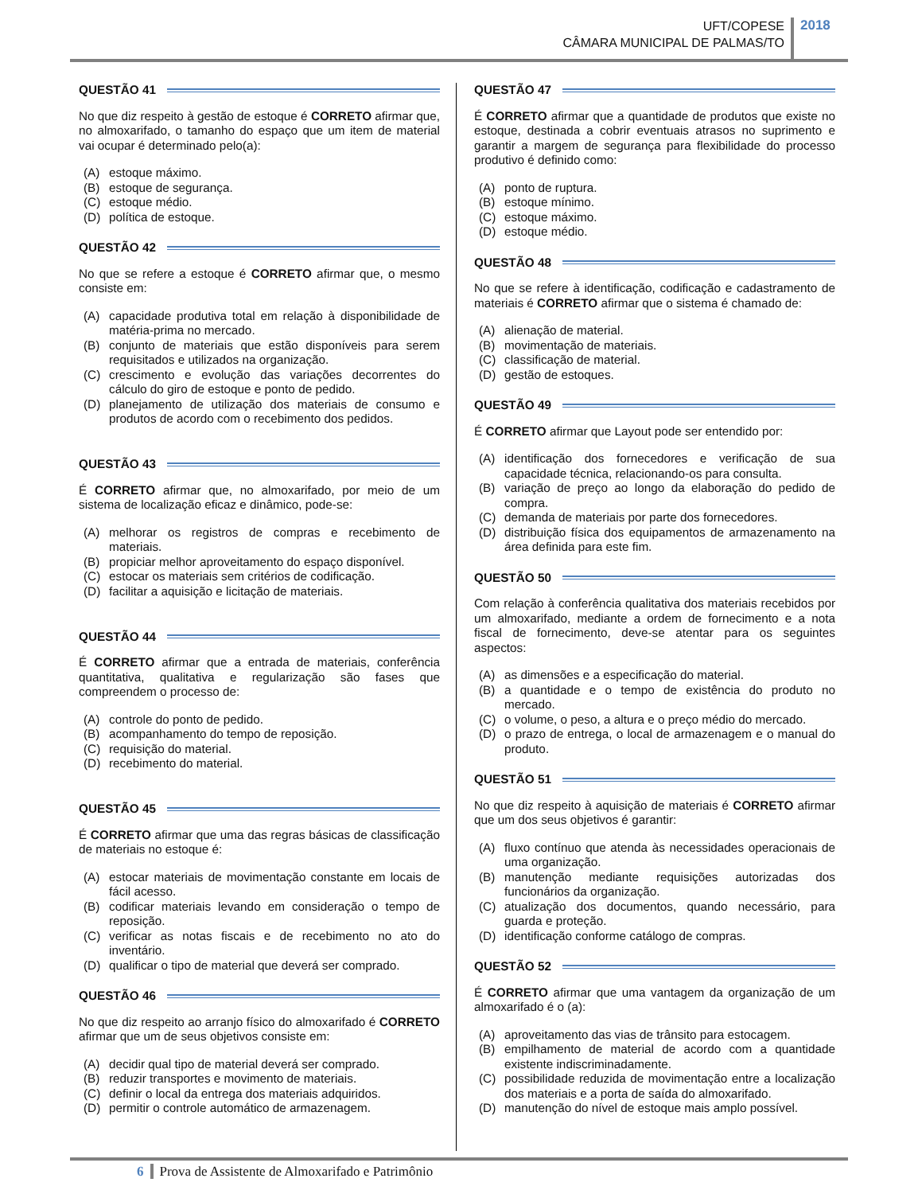UFT/COPESE
CÂMARA MUNICIPAL DE PALMAS/TO
2018
QUESTÃO 41
No que diz respeito à gestão de estoque é CORRETO afirmar que, no almoxarifado, o tamanho do espaço que um item de material vai ocupar é determinado pelo(a):
(A) estoque máximo.
(B) estoque de segurança.
(C) estoque médio.
(D) política de estoque.
QUESTÃO 42
No que se refere a estoque é CORRETO afirmar que, o mesmo consiste em:
(A) capacidade produtiva total em relação à disponibilidade de matéria-prima no mercado.
(B) conjunto de materiais que estão disponíveis para serem requisitados e utilizados na organização.
(C) crescimento e evolução das variações decorrentes do cálculo do giro de estoque e ponto de pedido.
(D) planejamento de utilização dos materiais de consumo e produtos de acordo com o recebimento dos pedidos.
QUESTÃO 43
É CORRETO afirmar que, no almoxarifado, por meio de um sistema de localização eficaz e dinâmico, pode-se:
(A) melhorar os registros de compras e recebimento de materiais.
(B) propiciar melhor aproveitamento do espaço disponível.
(C) estocar os materiais sem critérios de codificação.
(D) facilitar a aquisição e licitação de materiais.
QUESTÃO 44
É CORRETO afirmar que a entrada de materiais, conferência quantitativa, qualitativa e regularização são fases que compreendem o processo de:
(A) controle do ponto de pedido.
(B) acompanhamento do tempo de reposição.
(C) requisição do material.
(D) recebimento do material.
QUESTÃO 45
É CORRETO afirmar que uma das regras básicas de classificação de materiais no estoque é:
(A) estocar materiais de movimentação constante em locais de fácil acesso.
(B) codificar materiais levando em consideração o tempo de reposição.
(C) verificar as notas fiscais e de recebimento no ato do inventário.
(D) qualificar o tipo de material que deverá ser comprado.
QUESTÃO 46
No que diz respeito ao arranjo físico do almoxarifado é CORRETO afirmar que um de seus objetivos consiste em:
(A) decidir qual tipo de material deverá ser comprado.
(B) reduzir transportes e movimento de materiais.
(C) definir o local da entrega dos materiais adquiridos.
(D) permitir o controle automático de armazenagem.
QUESTÃO 47
É CORRETO afirmar que a quantidade de produtos que existe no estoque, destinada a cobrir eventuais atrasos no suprimento e garantir a margem de segurança para flexibilidade do processo produtivo é definido como:
(A) ponto de ruptura.
(B) estoque mínimo.
(C) estoque máximo.
(D) estoque médio.
QUESTÃO 48
No que se refere à identificação, codificação e cadastramento de materiais é CORRETO afirmar que o sistema é chamado de:
(A) alienação de material.
(B) movimentação de materiais.
(C) classificação de material.
(D) gestão de estoques.
QUESTÃO 49
É CORRETO afirmar que Layout pode ser entendido por:
(A) identificação dos fornecedores e verificação de sua capacidade técnica, relacionando-os para consulta.
(B) variação de preço ao longo da elaboração do pedido de compra.
(C) demanda de materiais por parte dos fornecedores.
(D) distribuição física dos equipamentos de armazenamento na área definida para este fim.
QUESTÃO 50
Com relação à conferência qualitativa dos materiais recebidos por um almoxarifado, mediante a ordem de fornecimento e a nota fiscal de fornecimento, deve-se atentar para os seguintes aspectos:
(A) as dimensões e a especificação do material.
(B) a quantidade e o tempo de existência do produto no mercado.
(C) o volume, o peso, a altura e o preço médio do mercado.
(D) o prazo de entrega, o local de armazenagem e o manual do produto.
QUESTÃO 51
No que diz respeito à aquisição de materiais é CORRETO afirmar que um dos seus objetivos é garantir:
(A) fluxo contínuo que atenda às necessidades operacionais de uma organização.
(B) manutenção mediante requisições autorizadas dos funcionários da organização.
(C) atualização dos documentos, quando necessário, para guarda e proteção.
(D) identificação conforme catálogo de compras.
QUESTÃO 52
É CORRETO afirmar que uma vantagem da organização de um almoxarifado é o (a):
(A) aproveitamento das vias de trânsito para estocagem.
(B) empilhamento de material de acordo com a quantidade existente indiscriminadamente.
(C) possibilidade reduzida de movimentação entre a localização dos materiais e a porta de saída do almoxarifado.
(D) manutenção do nível de estoque mais amplo possível.
6 Prova de Assistente de Almoxarifado e Patrimônio